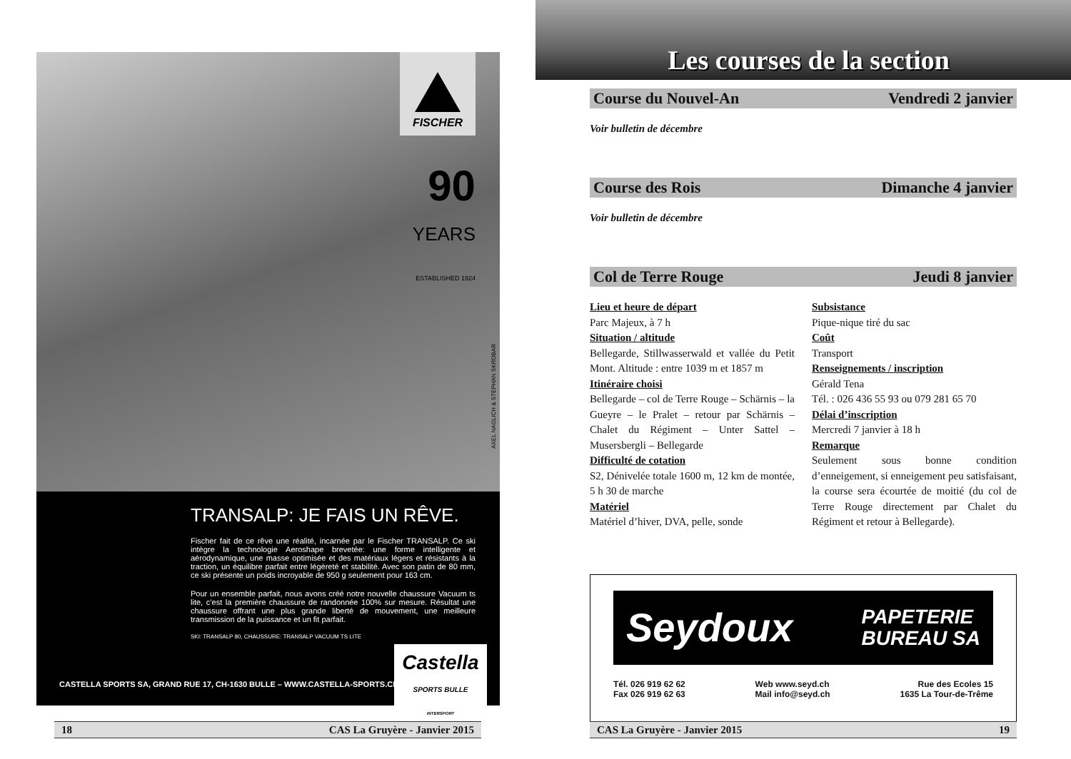FISCHER
90
YEARS
ESTABLISHED 1924
AXEL NAGLICH & STEPHAN SKROBAR
TRANSALP: JE FAIS UN RÊVE.
Fischer fait de ce rêve une réalité, incarnée par le Fischer TRANSALP. Ce ski intègre la technologie Aeroshape brevetée: une forme intelligente et aérodynamique, une masse optimisée et des matériaux légers et résistants à la traction, un équilibre parfait entre légèreté et stabilité. Avec son patin de 80 mm, ce ski présente un poids incroyable de 950 g seulement pour 163 cm.
Pour un ensemble parfait, nous avons créé notre nouvelle chaussure Vacuum ts lite, c’est la première chaussure de randonnée 100% sur mesure. Résultat une chaussure offrant une plus grande liberté de mouvement, une meilleure transmission de la puissance et un fit parfait.
SKI: TRANSALP 80, CHAUSSURE: TRANSALP VACUUM TS LITE
CASTELLA SPORTS SA, GRAND RUE 17, CH-1630 BULLE – WWW.CASTELLA-SPORTS.CH
Castella
SPORTS BULLE
INTERSPORT
18 CAS La Gruyère - Janvier 2015
Les courses de la section
Course du Nouvel-An Vendredi 2 janvier
Voir bulletin de décembre
Course des Rois Dimanche 4 janvier
Voir bulletin de décembre
Col de Terre Rouge Jeudi 8 janvier
Lieu et heure de départ
Parc Majeux, à 7 h
Situation / altitude
Bellegarde, Stillwasserwald et vallée du Petit Mont. Altitude : entre 1039 m et 1857 m
Itinéraire choisi
Bellegarde – col de Terre Rouge – Schärnis – la Gueyre – le Pralet – retour par Schärnis – Chalet du Régiment – Unter Sattel – Musersbergli – Bellegarde
Difficulté de cotation
S2, Dénivelée totale 1600 m, 12 km de montée, 5 h 30 de marche
Matériel
Matériel d’hiver, DVA, pelle, sonde
Subsistance
Pique-nique tiré du sac
Coût
Transport
Renseignements / inscription
Gérald Tena
Tél. : 026 436 55 93 ou 079 281 65 70
Délai d’inscription
Mercredi 7 janvier à 18 h
Remarque
Seulement sous bonne condition d’enneigement, si enneigement peu satisfaisant, la course sera écourtée de moitié (du col de Terre Rouge directement par Chalet du Régiment et retour à Bellegarde).
Seydoux PAPETERIE
BUREAU SA
Tél. 026 919 62 62
Fax 026 919 62 63 Web www.seyd.ch
Mail info@seyd.ch Rue des Ecoles 15
1635 La Tour-de-Trême
CAS La Gruyère - Janvier 2015 19